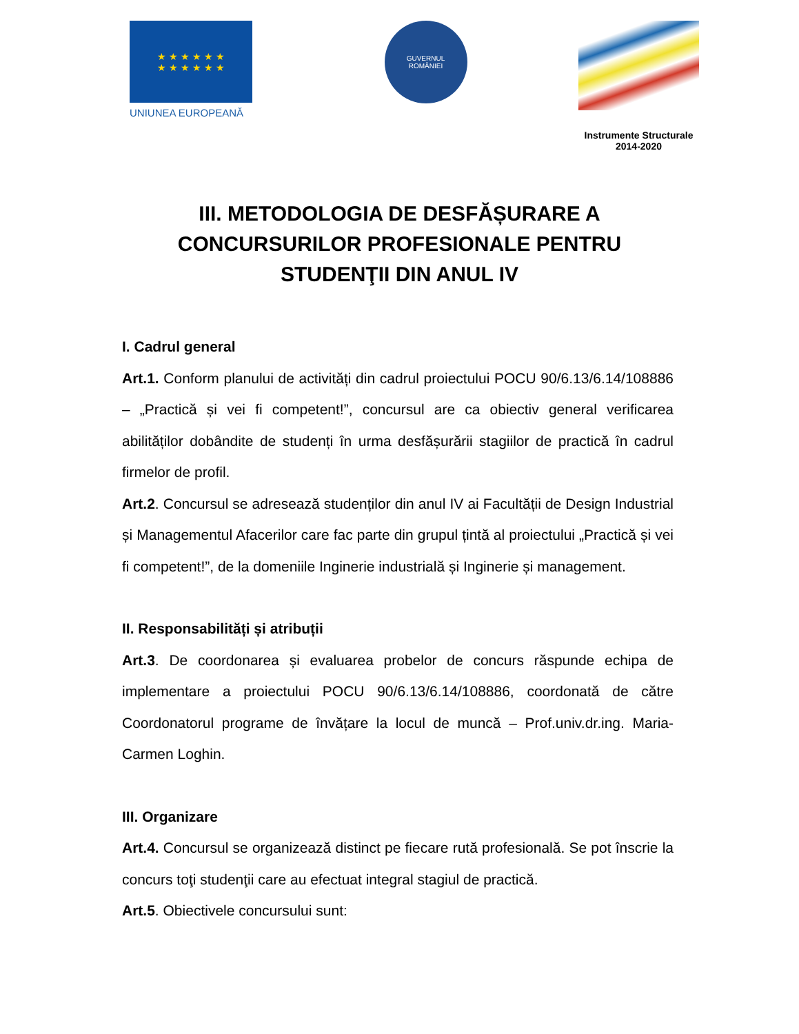★ ★ ★ ★ ★ ★
★ ★ ★ ★ ★ ★
UNIUNEA EUROPEANĂ
GUVERNUL
ROMÂNIEI
Instrumente Structurale
2014-2020
III. METODOLOGIA DE DESFĂȘURARE A CONCURSURILOR PROFESIONALE PENTRU STUDENŢII DIN ANUL IV
I. Cadrul general
Art.1. Conform planului de activități din cadrul proiectului POCU 90/6.13/6.14/108886 – „Practică și vei fi competent!”, concursul are ca obiectiv general verificarea abilităților dobândite de studenți în urma desfășurării stagiilor de practică în cadrul firmelor de profil.
Art.2. Concursul se adresează studenților din anul IV ai Facultății de Design Industrial și Managementul Afacerilor care fac parte din grupul țintă al proiectului „Practică și vei fi competent!”, de la domeniile Inginerie industrială și Inginerie și management.
II. Responsabilități și atribuții
Art.3. De coordonarea și evaluarea probelor de concurs răspunde echipa de implementare a proiectului POCU 90/6.13/6.14/108886, coordonată de către Coordonatorul programe de învățare la locul de muncă – Prof.univ.dr.ing. Maria-Carmen Loghin.
III. Organizare
Art.4. Concursul se organizează distinct pe fiecare rută profesională. Se pot înscrie la concurs toţi studenţii care au efectuat integral stagiul de practică.
Art.5. Obiectivele concursului sunt: